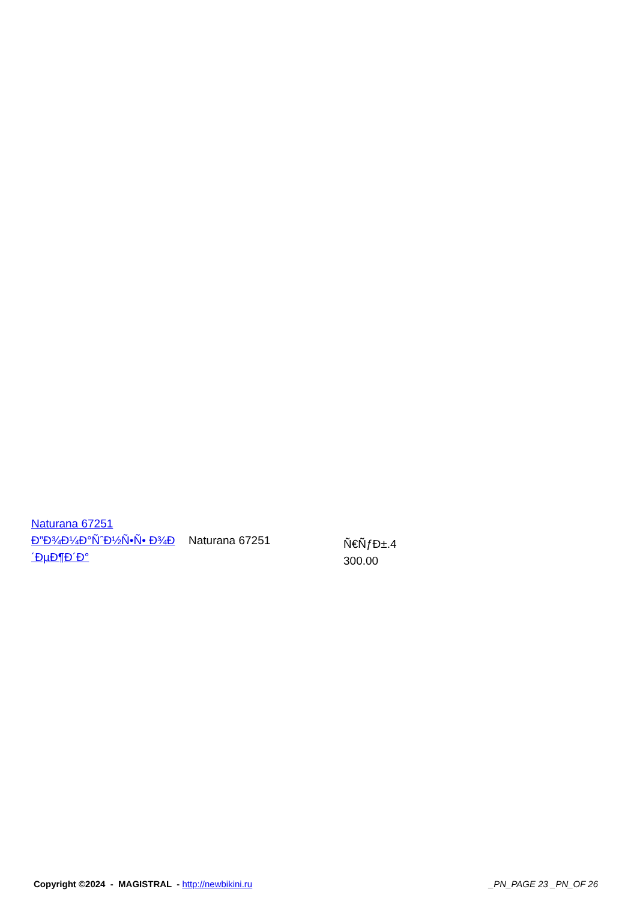| Naturana 67251 Ð”Ð¾Ð¼Ð°ÑˆÐ½Ñ•Ñ• Ð¾Ð´ÐµÐ¶Ð´Ð° | Naturana 67251 | Ñ€ÑƒÐ±.4 300.00 |
Copyright ©2024 - MAGISTRAL - http://newbikini.ru
_PN_PAGE 23 _PN_OF 26